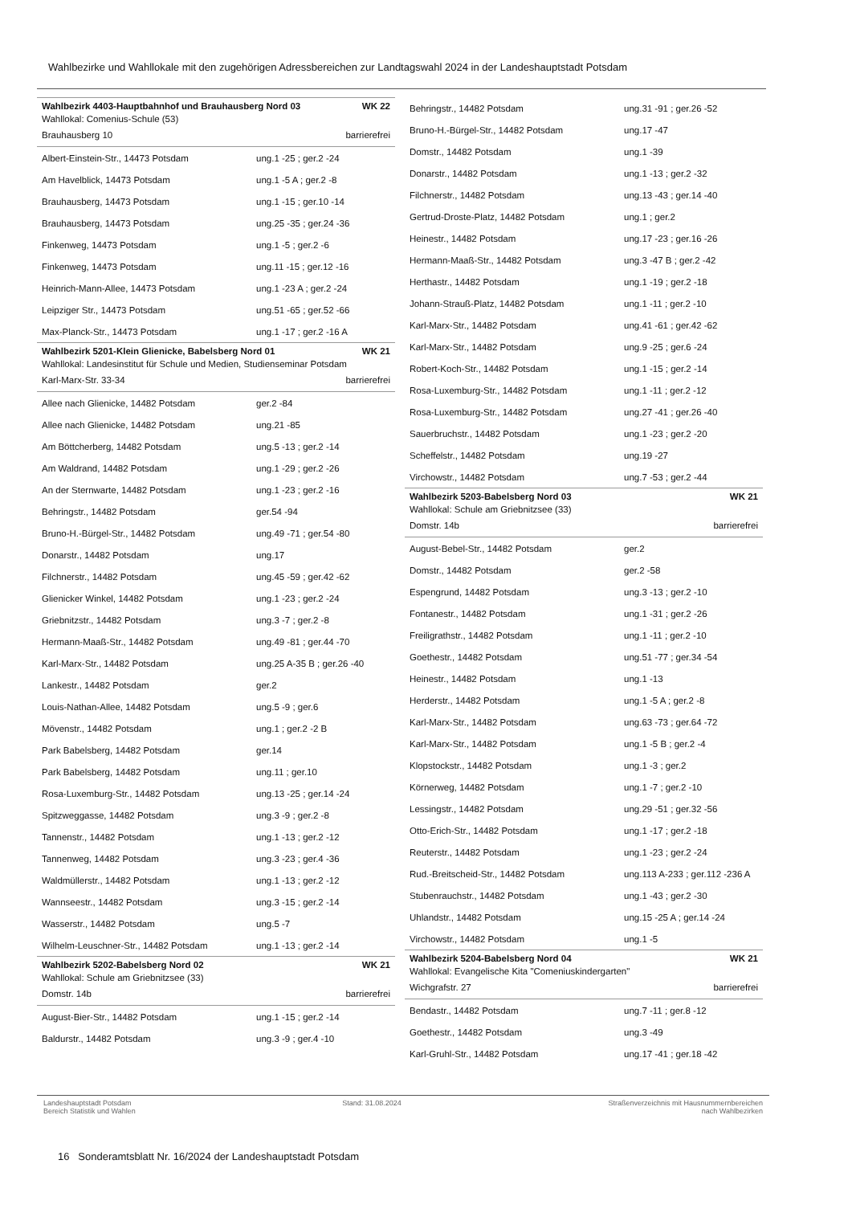Wahlbezirke und Wahllokale mit den zugehörigen Adressbereichen zur Landtagswahl 2024 in der Landeshauptstadt Potsdam
Wahlbezirk 4403-Hauptbahnhof und Brauhausberg Nord 03 WK 22
Wahllokal: Comenius-Schule (53)
Brauhausberg 10 barrierefrei
| Albert-Einstein-Str., 14473 Potsdam | ung.1 -25 ; ger.2 -24 |
| Am Havelblick, 14473 Potsdam | ung.1 -5 A ; ger.2 -8 |
| Brauhausberg, 14473 Potsdam | ung.1 -15 ; ger.10 -14 |
| Brauhausberg, 14473 Potsdam | ung.25 -35 ; ger.24 -36 |
| Finkenweg, 14473 Potsdam | ung.1 -5 ; ger.2 -6 |
| Finkenweg, 14473 Potsdam | ung.11 -15 ; ger.12 -16 |
| Heinrich-Mann-Allee, 14473 Potsdam | ung.1 -23 A ; ger.2 -24 |
| Leipziger Str., 14473 Potsdam | ung.51 -65 ; ger.52 -66 |
| Max-Planck-Str., 14473 Potsdam | ung.1 -17 ; ger.2 -16 A |
Wahlbezirk 5201-Klein Glienicke, Babelsberg Nord 01 WK 21
Wahllokal: Landesinstitut für Schule und Medien, Studienseminar Potsdam
Karl-Marx-Str. 33-34 barrierefrei
| Allee nach Glienicke, 14482 Potsdam | ger.2 -84 |
| Allee nach Glienicke, 14482 Potsdam | ung.21 -85 |
| Am Böttcherberg, 14482 Potsdam | ung.5 -13 ; ger.2 -14 |
| Am Waldrand, 14482 Potsdam | ung.1 -29 ; ger.2 -26 |
| An der Sternwarte, 14482 Potsdam | ung.1 -23 ; ger.2 -16 |
| Behringstr., 14482 Potsdam | ger.54 -94 |
| Bruno-H.-Bürgel-Str., 14482 Potsdam | ung.49 -71 ; ger.54 -80 |
| Donarstr., 14482 Potsdam | ung.17 |
| Filchnerstr., 14482 Potsdam | ung.45 -59 ; ger.42 -62 |
| Glienicker Winkel, 14482 Potsdam | ung.1 -23 ; ger.2 -24 |
| Griebnitzstr., 14482 Potsdam | ung.3 -7 ; ger.2 -8 |
| Hermann-Maaß-Str., 14482 Potsdam | ung.49 -81 ; ger.44 -70 |
| Karl-Marx-Str., 14482 Potsdam | ung.25 A-35 B ; ger.26 -40 |
| Lankestr., 14482 Potsdam | ger.2 |
| Louis-Nathan-Allee, 14482 Potsdam | ung.5 -9 ; ger.6 |
| Mövenstr., 14482 Potsdam | ung.1 ; ger.2 -2 B |
| Park Babelsberg, 14482 Potsdam | ger.14 |
| Park Babelsberg, 14482 Potsdam | ung.11 ; ger.10 |
| Rosa-Luxemburg-Str., 14482 Potsdam | ung.13 -25 ; ger.14 -24 |
| Spitzweggasse, 14482 Potsdam | ung.3 -9 ; ger.2 -8 |
| Tannenstr., 14482 Potsdam | ung.1 -13 ; ger.2 -12 |
| Tannenweg, 14482 Potsdam | ung.3 -23 ; ger.4 -36 |
| Waldmüllerstr., 14482 Potsdam | ung.1 -13 ; ger.2 -12 |
| Wannseestr., 14482 Potsdam | ung.3 -15 ; ger.2 -14 |
| Wasserstr., 14482 Potsdam | ung.5 -7 |
| Wilhelm-Leuschner-Str., 14482 Potsdam | ung.1 -13 ; ger.2 -14 |
Wahlbezirk 5202-Babelsberg Nord 02 WK 21
Wahllokal: Schule am Griebnitzsee (33)
Domstr. 14b barrierefrei
| August-Bier-Str., 14482 Potsdam | ung.1 -15 ; ger.2 -14 |
| Baldurstr., 14482 Potsdam | ung.3 -9 ; ger.4 -10 |
| Behringstr., 14482 Potsdam | ung.31 -91 ; ger.26 -52 |
| Bruno-H.-Bürgel-Str., 14482 Potsdam | ung.17 -47 |
| Domstr., 14482 Potsdam | ung.1 -39 |
| Donarstr., 14482 Potsdam | ung.1 -13 ; ger.2 -32 |
| Filchnerstr., 14482 Potsdam | ung.13 -43 ; ger.14 -40 |
| Gertrud-Droste-Platz, 14482 Potsdam | ung.1 ; ger.2 |
| Heinestr., 14482 Potsdam | ung.17 -23 ; ger.16 -26 |
| Hermann-Maaß-Str., 14482 Potsdam | ung.3 -47 B ; ger.2 -42 |
| Herthastr., 14482 Potsdam | ung.1 -19 ; ger.2 -18 |
| Johann-Strauß-Platz, 14482 Potsdam | ung.1 -11 ; ger.2 -10 |
| Karl-Marx-Str., 14482 Potsdam | ung.41 -61 ; ger.42 -62 |
| Karl-Marx-Str., 14482 Potsdam | ung.9 -25 ; ger.6 -24 |
| Robert-Koch-Str., 14482 Potsdam | ung.1 -15 ; ger.2 -14 |
| Rosa-Luxemburg-Str., 14482 Potsdam | ung.1 -11 ; ger.2 -12 |
| Rosa-Luxemburg-Str., 14482 Potsdam | ung.27 -41 ; ger.26 -40 |
| Sauerbruchstr., 14482 Potsdam | ung.1 -23 ; ger.2 -20 |
| Scheffelstr., 14482 Potsdam | ung.19 -27 |
| Virchowstr., 14482 Potsdam | ung.7 -53 ; ger.2 -44 |
Wahlbezirk 5203-Babelsberg Nord 03 WK 21
Wahllokal: Schule am Griebnitzsee (33)
Domstr. 14b barrierefrei
| August-Bebel-Str., 14482 Potsdam | ger.2 |
| Domstr., 14482 Potsdam | ger.2 -58 |
| Espengrund, 14482 Potsdam | ung.3 -13 ; ger.2 -10 |
| Fontanestr., 14482 Potsdam | ung.1 -31 ; ger.2 -26 |
| Freiligrathstr., 14482 Potsdam | ung.1 -11 ; ger.2 -10 |
| Goethestr., 14482 Potsdam | ung.51 -77 ; ger.34 -54 |
| Heinestr., 14482 Potsdam | ung.1 -13 |
| Herderstr., 14482 Potsdam | ung.1 -5 A ; ger.2 -8 |
| Karl-Marx-Str., 14482 Potsdam | ung.63 -73 ; ger.64 -72 |
| Karl-Marx-Str., 14482 Potsdam | ung.1 -5 B ; ger.2 -4 |
| Klopstockstr., 14482 Potsdam | ung.1 -3 ; ger.2 |
| Körnerweg, 14482 Potsdam | ung.1 -7 ; ger.2 -10 |
| Lessingstr., 14482 Potsdam | ung.29 -51 ; ger.32 -56 |
| Otto-Erich-Str., 14482 Potsdam | ung.1 -17 ; ger.2 -18 |
| Reuterstr., 14482 Potsdam | ung.1 -23 ; ger.2 -24 |
| Rud.-Breitscheid-Str., 14482 Potsdam | ung.113 A-233 ; ger.112 -236 A |
| Stubenrauchstr., 14482 Potsdam | ung.1 -43 ; ger.2 -30 |
| Uhlandstr., 14482 Potsdam | ung.15 -25 A ; ger.14 -24 |
| Virchowstr., 14482 Potsdam | ung.1 -5 |
Wahlbezirk 5204-Babelsberg Nord 04 WK 21
Wahllokal: Evangelische Kita "Comeniuskindergarten"
Wichgrafstr. 27 barrierefrei
| Bendastr., 14482 Potsdam | ung.7 -11 ; ger.8 -12 |
| Goethestr., 14482 Potsdam | ung.3 -49 |
| Karl-Gruhl-Str., 14482 Potsdam | ung.17 -41 ; ger.18 -42 |
Landeshauptstadt Potsdam
Bereich Statistik und Wahlen
Stand: 31.08.2024 Straßenverzeichnis mit Hausnummernbereichen
nach Wahlbezirken
16 Sonderamtsblatt Nr. 16/2024 der Landeshauptstadt Potsdam